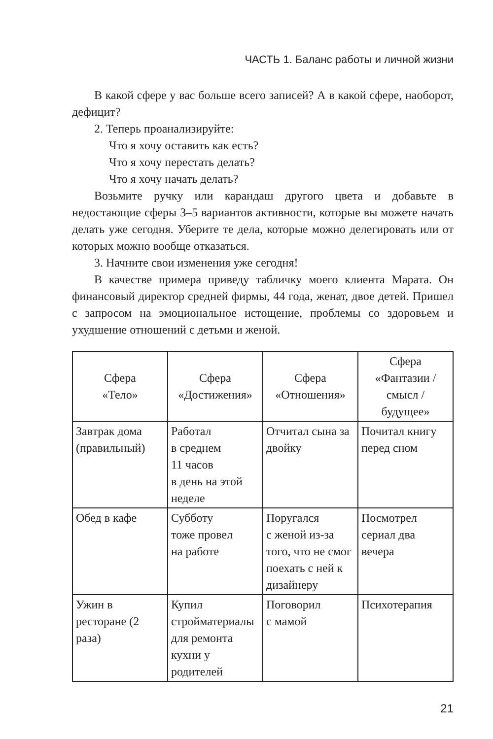ЧАСТЬ 1. Баланс работы и личной жизни
В какой сфере у вас больше всего записей? А в какой сфере, наоборот, дефицит?
2. Теперь проанализируйте:
Что я хочу оставить как есть?
Что я хочу перестать делать?
Что я хочу начать делать?
Возьмите ручку или карандаш другого цвета и добавьте в недостающие сферы 3–5 вариантов активности, которые вы можете начать делать уже сегодня. Уберите те дела, которые можно делегировать или от которых можно вообще отказаться.
3. Начните свои изменения уже сегодня!
В качестве примера приведу табличку моего клиента Марата. Он финансовый директор средней фирмы, 44 года, женат, двое детей. Пришел с запросом на эмоциональное истощение, проблемы со здоровьем и ухудшение отношений с детьми и женой.
| Сфера «Тело» | Сфера «Достижения» | Сфера «Отношения» | Сфера «Фантазии / смысл / будущее» |
| --- | --- | --- | --- |
| Завтрак дома (правильный) | Работал в среднем 11 часов в день на этой неделе | Отчитал сына за двойку | Почитал книгу перед сном |
| Обед в кафе | Субботу тоже провел на работе | Поругался с женой из-за того, что не смог поехать с ней к дизайнеру | Посмотрел сериал два вечера |
| Ужин в ресторане (2 раза) | Купил стройматериалы для ремонта кухни у родителей | Поговорил с мамой | Психотерапия |
21